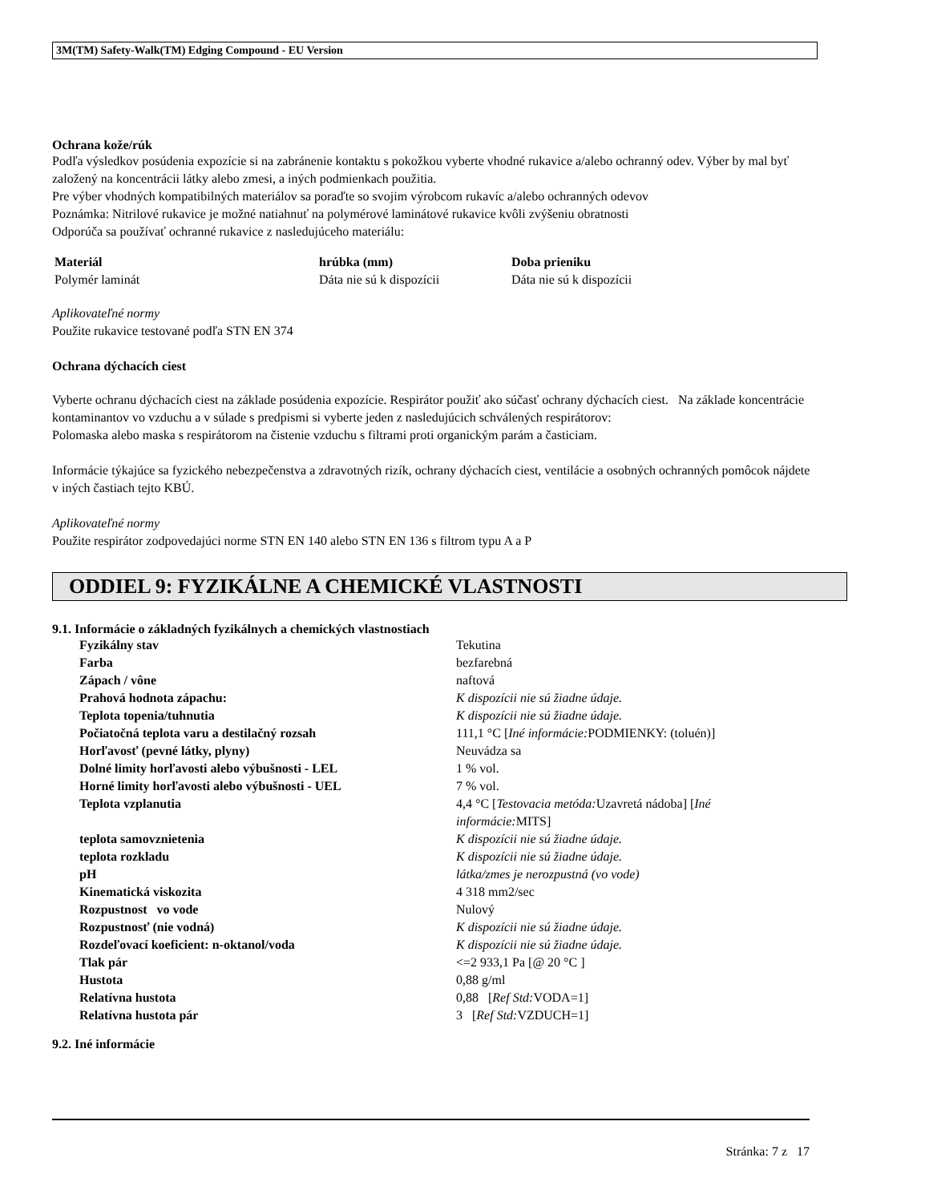3M(TM) Safety-Walk(TM) Edging Compound - EU Version
Ochrana kože/rúk
Podľa výsledkov posúdenia expozície si na zabránenie kontaktu s pokožkou vyberte vhodné rukavice a/alebo ochranný odev. Výber by mal byť založený na koncentrácii látky alebo zmesi, a iných podmienkach použitia.
Pre výber vhodných kompatibilných materiálov sa poraďte so svojim výrobcom rukavíc a/alebo ochranných odevov
Poznámka: Nitrilové rukavice je možné natiahnuť na polymérové laminátové rukavice kvôli zvýšeniu obratnosti
Odporúča sa používať ochranné rukavice z nasledujúceho materiálu:
| Materiál | hrúbka (mm) | Doba prieniku |
| --- | --- | --- |
| Polymér laminát | Dáta nie sú k dispozícii | Dáta nie sú k dispozícii |
Aplikovateľné normy
Použite rukavice testované podľa STN EN 374
Ochrana dýchacích ciest
Vyberte ochranu dýchacích ciest na základe posúdenia expozície. Respirátor použiť ako súčasť ochrany dýchacích ciest. Na základe koncentrácie kontaminantov vo vzduchu a v súlade s predpismi si vyberte jeden z nasledujúcich schválených respirátorov:
Polomaska alebo maska s respirátorom na čistenie vzduchu s filtrami proti organickým parám a časticiam.
Informácie týkajúce sa fyzického nebezpečenstva a zdravotných rizík, ochrany dýchacích ciest, ventilácie a osobných ochranných pomôcok nájdete v iných častiach tejto KBÚ.
Aplikovateľné normy
Použite respirátor zodpovedajúci norme STN EN 140 alebo STN EN 136 s filtrom typu A a P
ODDIEL 9: FYZIKÁLNE A CHEMICKÉ VLASTNOSTI
9.1. Informácie o základných fyzikálnych a chemických vlastnostiach
| Fyzikálny stav | Tekutina |
| Farba | bezfarebná |
| Zápach / vône | naftová |
| Prahová hodnota zápachu: | K dispozícii nie sú žiadne údaje. |
| Teplota topenia/tuhnutia | K dispozícii nie sú žiadne údaje. |
| Počiatočná teplota varu a destilačný rozsah | 111,1 °C [ Iné informácie: PODMIENKY: (toluén)] |
| Horľavosť (pevné látky, plyny) | Neuvádza sa |
| Dolné limity horľavosti alebo výbušnosti - LEL | 1 % vol. |
| Horné limity horľavosti alebo výbušnosti - UEL | 7 % vol. |
| Teplota vzplanutia | 4,4 °C [ Testovacia metóda: Uzavretá nádoba] [ Iné informácie: MITS] |
| teplota samovznietenia | K dispozícii nie sú žiadne údaje. |
| teplota rozkladu | K dispozícii nie sú žiadne údaje. |
| pH | látka/zmes je nerozpustná (vo vode) |
| Kinematická viskozita | 4 318 mm2/sec |
| Rozpustnost vo vode | Nulový |
| Rozpustnosť (nie vodná) | K dispozícii nie sú žiadne údaje. |
| Rozdeľovací koeficient: n-oktanol/voda | K dispozícii nie sú žiadne údaje. |
| Tlak pár | <=2 933,1 Pa [@ 20 °C ] |
| Hustota | 0,88 g/ml |
| Relatívna hustota | 0,88 [ Ref Std: VODA=1] |
| Relatívna hustota pár | 3 [ Ref Std: VZDUCH=1] |
9.2. Iné informácie
Stránka: 7 z 17